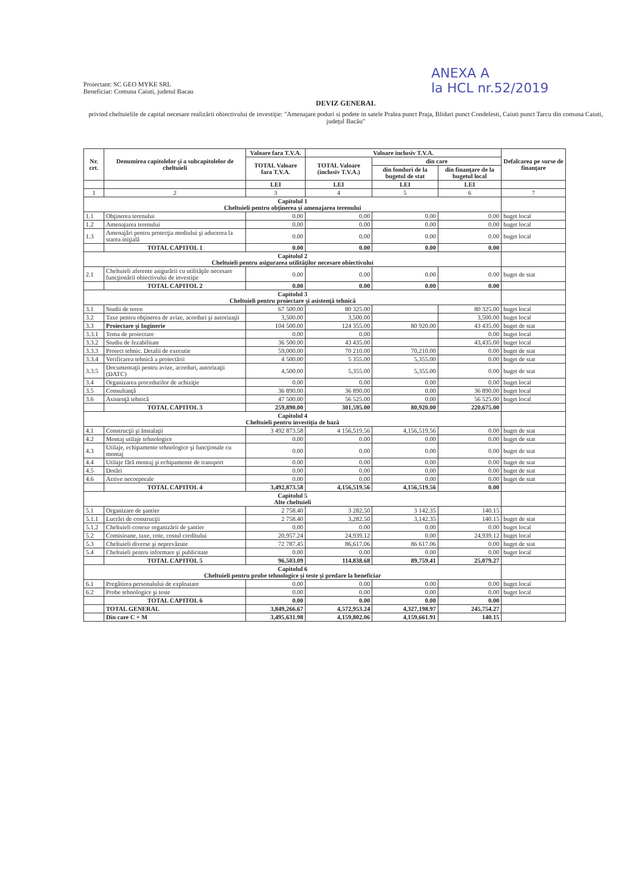Proiectant: SC GEO MYKE SRL
Beneficiar: Comuna Caiuti, judetul Bacau
ANEXA A
la HCL nr.52/2019
DEVIZ GENERAL
privind cheltuielile de capital necesare realizării obiectivului de investiţie: "Amenajare poduri si podete in satele Pralea punct Praja, Blidari punct Condelesti, Caiuti punct Tarcu din comuna Caiuti, judeţul Bacău"
| Nr. crt. | Denumirea capitolelor şi a subcapitolelor de cheltuieli | Valoare fara T.V.A. | Valoare inclusiv T.V.A. | | | Defalcarea pe surse de finanţare |
| --- | --- | --- | --- | --- | --- | --- |
| | | TOTAL Valoare fara T.V.A. | TOTAL Valoare (inclusiv T.V.A.) | din care | | |
| | | | | din fonduri de la bugetul de stat | din finanţare de la bugetul local | |
| | | LEI | LEI | LEI | LEI | |
| 1 | 2 | 3 | 4 | 5 | 6 | 7 |
| Capitolul 1 Cheltuieli pentru obţinerea şi amenajarea terenului | | | | | | |
| 1.1 | Obţinerea terenului | 0.00 | 0.00 | 0.00 | 0.00 | buget local |
| 1.2 | Amenajarea terenului | 0.00 | 0.00 | 0.00 | 0.00 | buget local |
| 1.3 | Amenajări pentru protecţia mediului şi aducerea la starea iniţială | 0.00 | 0.00 | 0.00 | 0.00 | buget local |
| | TOTAL CAPITOL 1 | 0.00 | 0.00 | 0.00 | 0.00 | |
| Capitolul 2 Cheltuieli pentru asigurarea utilităţilor necesare obiectivului | | | | | | |
| 2.1 | Cheltuieli aferente asigurării cu utilităţile necesare funcţionării obiectivului de investiţie | 0.00 | 0.00 | 0.00 | 0.00 | buget de stat |
| | TOTAL CAPITOL 2 | 0.00 | 0.00 | 0.00 | 0.00 | |
| Capitolul 3 Cheltuieli pentru proiectare şi asistenţă tehnică | | | | | | |
| 3.1 | Studii de teren | 67 500.00 | 80 325.00 | | 80 325.00 | buget local |
| 3.2 | Taxe pentru obţinerea de avize, acorduri şi autorizaţii | 3,500.00 | 3,500.00 | | 3,500.00 | buget local |
| 3.3 | Proiectare şi Inginerie | 104 500.00 | 124 355.00 | 80 920.00 | 43 435.00 | buget de stat |
| 3.3.1 | Tema de proiectare | 0.00 | 0.00 | | 0.00 | buget local |
| 3.3.2 | Studiu de fezabilitate | 36 500.00 | 43 435.00 | | 43,435.00 | buget local |
| 3.3.3 | Proiect tehnic. Detalii de executie | 59,000.00 | 70 210.00 | 70,210.00 | 0.00 | buget de stat |
| 3.3.4 | Verificarea tehnică a proiectării | 4 500.00 | 5 355.00 | 5,355.00 | 0.00 | buget de stat |
| 3.3.5 | Documentaţii pentru avize, acorduri, autorizaţii (DATC) | 4,500.00 | 5,355.00 | 5,355.00 | 0.00 | buget de stat |
| 3.4 | Organizarea procedurilor de achiziţie | 0.00 | 0.00 | 0.00 | 0.00 | buget local |
| 3.5 | Consultanţă | 36 890.00 | 36 890.00 | 0.00 | 36 890.00 | buget local |
| 3.6 | Asistenţă tehnică | 47 500.00 | 56 525.00 | 0.00 | 56 525.00 | buget local |
| | TOTAL CAPITOL 3 | 259,890.00 | 301,595.00 | 80,920.00 | 220,675.00 | |
| Capitolul 4 Cheltuieli pentru investiţia de bază | | | | | | |
| 4.1 | Construcţii şi Instalaţii | 3 492 873.58 | 4 156,519.56 | 4,156,519.56 | 0.00 | buget de stat |
| 4.2 | Montaj utilaje tehnologice | 0.00 | 0.00 | 0.00 | 0.00 | buget de stat |
| 4.3 | Utilaje, echipamente tehnologice şi funcţionale cu montaj | 0.00 | 0.00 | 0.00 | 0.00 | buget de stat |
| 4.4 | Utilaje fără montaj şi echipamente de transport | 0.00 | 0.00 | 0.00 | 0.00 | buget de stat |
| 4.5 | Dotări | 0.00 | 0.00 | 0.00 | 0.00 | buget de stat |
| 4.6 | Active necorporale | 0.00 | 0.00 | 0.00 | 0.00 | buget de stat |
| | TOTAL CAPITOL 4 | 3,492,873.58 | 4,156,519.56 | 4,156,519.56 | 0.00 | |
| Capitolul 5 Alte cheltuieli | | | | | | |
| 5.1 | Organizare de şantier | 2 758.40 | 3 282.50 | 3 142.35 | 140.15 | |
| 5.1.1 | Lucrări de construcţii | 2 758.40 | 3,282.50 | 3,142.35 | 140.15 | buget de stat |
| 5.1.2 | Cheltuieli conexe organizării de şantier | 0.00 | 0.00 | 0.00 | 0.00 | buget local |
| 5.2 | Comisioane, taxe, cote, costul creditului | 20,957.24 | 24,939.12 | 0.00 | 24,939.12 | buget local |
| 5.3 | Cheltuieli diverse şi neprevăzute | 72 787.45 | 86,617.06 | 86 617.06 | 0.00 | buget de stat |
| 5.4 | Cheltuieli pentru informare şi publicitate | 0.00 | 0.00 | 0.00 | 0.00 | buget local |
| | TOTAL CAPITOL 5 | 96,503.09 | 114,838.68 | 89,759.41 | 25,079.27 | |
| Capitolul 6 Cheltuieli pentru probe tehnologice şi teste şi predare la beneficiar | | | | | | |
| 6.1 | Pregătirea personalului de exploatare | 0.00 | 0.00 | 0.00 | 0.00 | buget local |
| 6.2 | Probe tehnologice şi teste | 0.00 | 0.00 | 0.00 | 0.00 | buget local |
| | TOTAL CAPITOL 6 | 0.00 | 0.00 | 0.00 | 0.00 | |
| | TOTAL GENERAL | 3,849,266.67 | 4,572,953.24 | 4,327,198.97 | 245,754.27 | |
| | Din care C + M | 3,495,631.98 | 4,159,802.06 | 4,159,661.91 | 140.15 | |